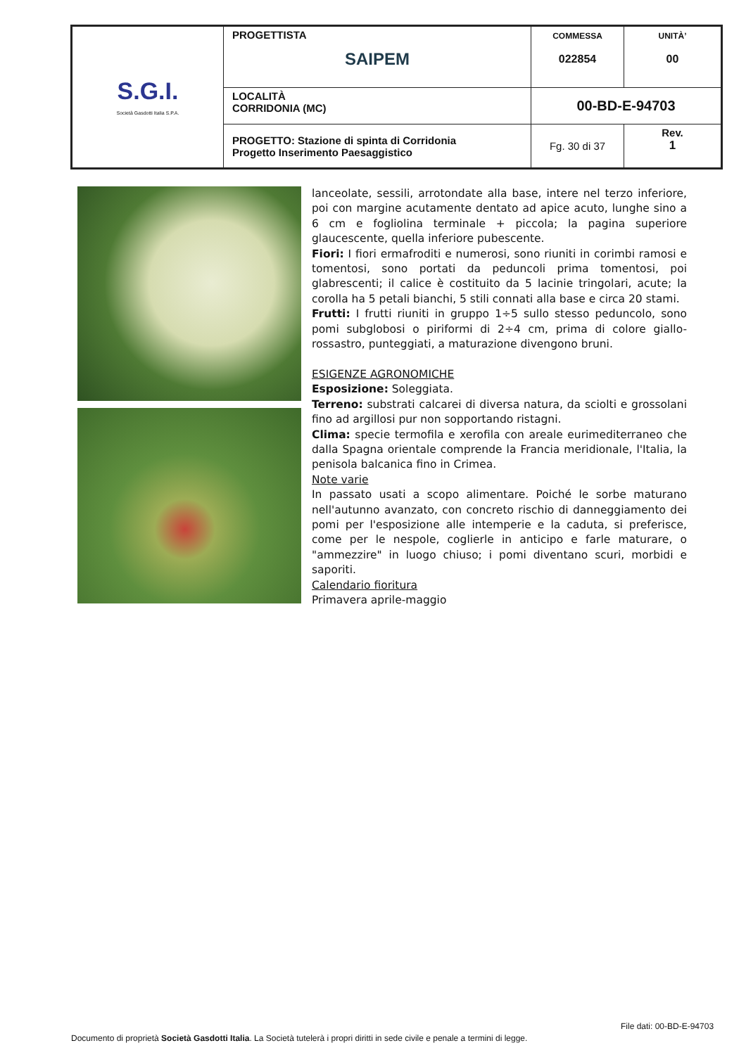| S.G.I. Società Gasdotti Italia S.P.A. | PROGETTISTA SAIPEM | COMMESSA 022854 | UNITÀ’ 00 |
| | LOCALITÀ CORRIDONIA (MC) | 00-BD-E-94703 | |
| | PROGETTO: Stazione di spinta di Corridonia Progetto Inserimento Paesaggistico | Fg. 30 di 37 | Rev. 1 |
lanceolate, sessili, arrotondate alla base, intere nel terzo inferiore, poi con margine acutamente dentato ad apice acuto, lunghe sino a 6 cm e fogliolina terminale + piccola; la pagina superiore glaucescente, quella inferiore pubescente.
Fiori: I fiori ermafroditi e numerosi, sono riuniti in corimbi ramosi e tomentosi, sono portati da peduncoli prima tomentosi, poi glabrescenti; il calice è costituito da 5 lacinie tringolari, acute; la corolla ha 5 petali bianchi, 5 stili connati alla base e circa 20 stami.
Frutti: I frutti riuniti in gruppo 1÷5 sullo stesso peduncolo, sono pomi subglobosi o piriformi di 2÷4 cm, prima di colore giallo-rossastro, punteggiati, a maturazione divengono bruni.
ESIGENZE AGRONOMICHE
Esposizione: Soleggiata.
Terreno: substrati calcarei di diversa natura, da sciolti e grossolani fino ad argillosi pur non sopportando ristagni.
Clima: specie termofila e xerofila con areale eurimediterraneo che dalla Spagna orientale comprende la Francia meridionale, l'Italia, la penisola balcanica fino in Crimea.
Note varie
In passato usati a scopo alimentare. Poiché le sorbe maturano nell'autunno avanzato, con concreto rischio di danneggiamento dei pomi per l'esposizione alle intemperie e la caduta, si preferisce, come per le nespole, coglierle in anticipo e farle maturare, o "ammezzire" in luogo chiuso; i pomi diventano scuri, morbidi e saporiti.
Calendario fioritura
Primavera aprile-maggio
File dati: 00-BD-E-94703
Documento di proprietà Società Gasdotti Italia. La Società tutelerà i propri diritti in sede civile e penale a termini di legge.